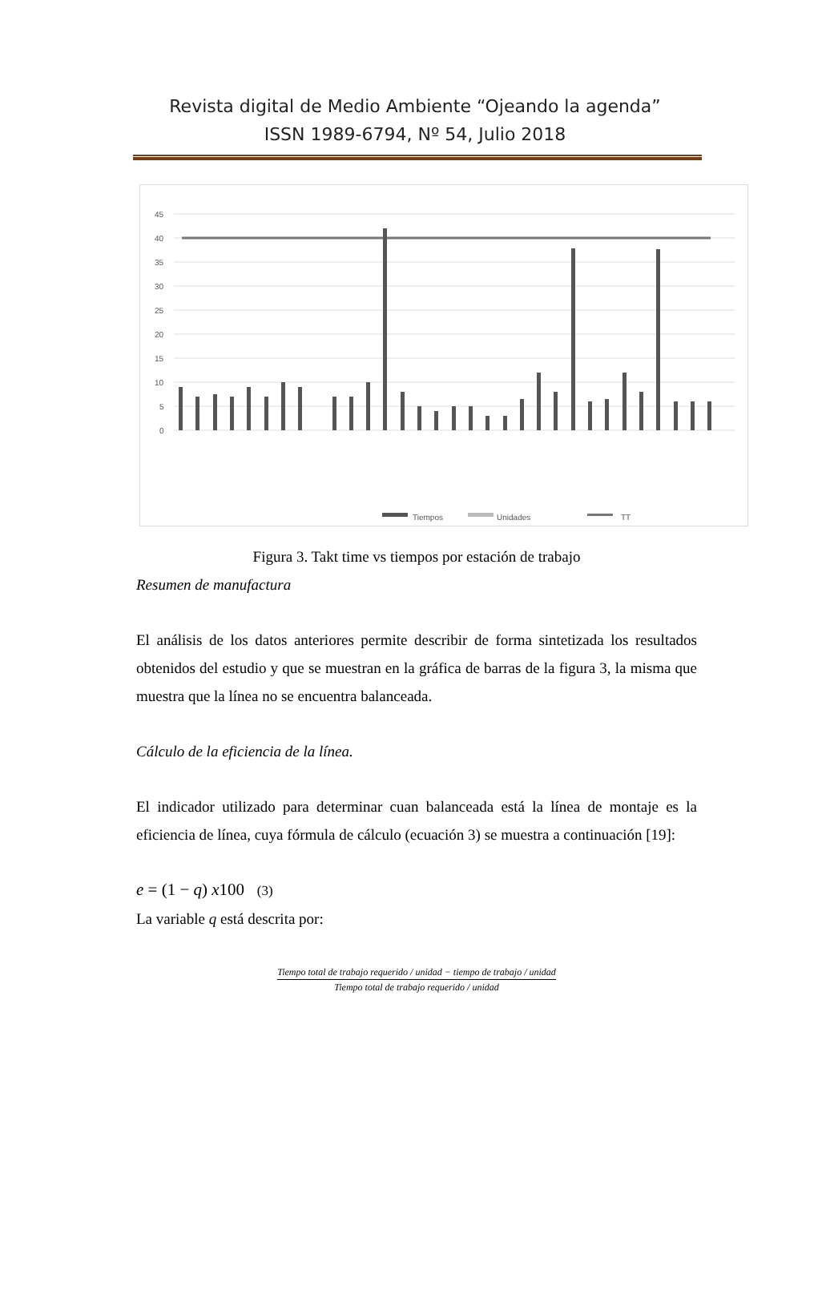Revista digital de Medio Ambiente “Ojeando la agenda”
ISSN 1989-6794, Nº 54, Julio 2018
45
40
35
30
25
20
15
10
5
0
Tiempos
Unidades
TT
DESENGRASE ENJUAGUE 1 ENJUAGUE 2 ACONDICIONADOR FOSFATO ENJUAGUE 3 ENJUAGUE AGUA DI 1 ELECTROFORESIS ULTRA FILTRADO 0 ULTRA FILTRADO 1 ULTRA FILTRADO 2 ENJUAGUE AGUA DI 2 HORNO ELECTROFORESIS BUFFER ELECTROFORESIS MASILLA PULIDO SELLADO MASCARA PVC DESMASCARAR LIJADO PINTURA CLEAR COAT HORNO ENFRIADO LIJADO PINTURA CLEAR COAT HORNO ENFRIADO INSPECCIÓN REPARACIÓN DE PUNTOS FUERA DE LINEA
Figura 3. Takt time vs tiempos por estación de trabajo
Resumen de manufactura
El análisis de los datos anteriores permite describir de forma sintetizada los resultados obtenidos del estudio y que se muestran en la gráfica de barras de la figura 3, la misma que muestra que la línea no se encuentra balanceada.
Cálculo de la eficiencia de la línea.
El indicador utilizado para determinar cuan balanceada está la línea de montaje es la eficiencia de línea, cuya fórmula de cálculo (ecuación 3) se muestra a continuación [19]:
e = (1 − q) x100 (3)
La variable q está descrita por:
Tiempo total de trabajo requerido / unidad − tiempo de trabajo / unidad
Tiempo total de trabajo requerido / unidad